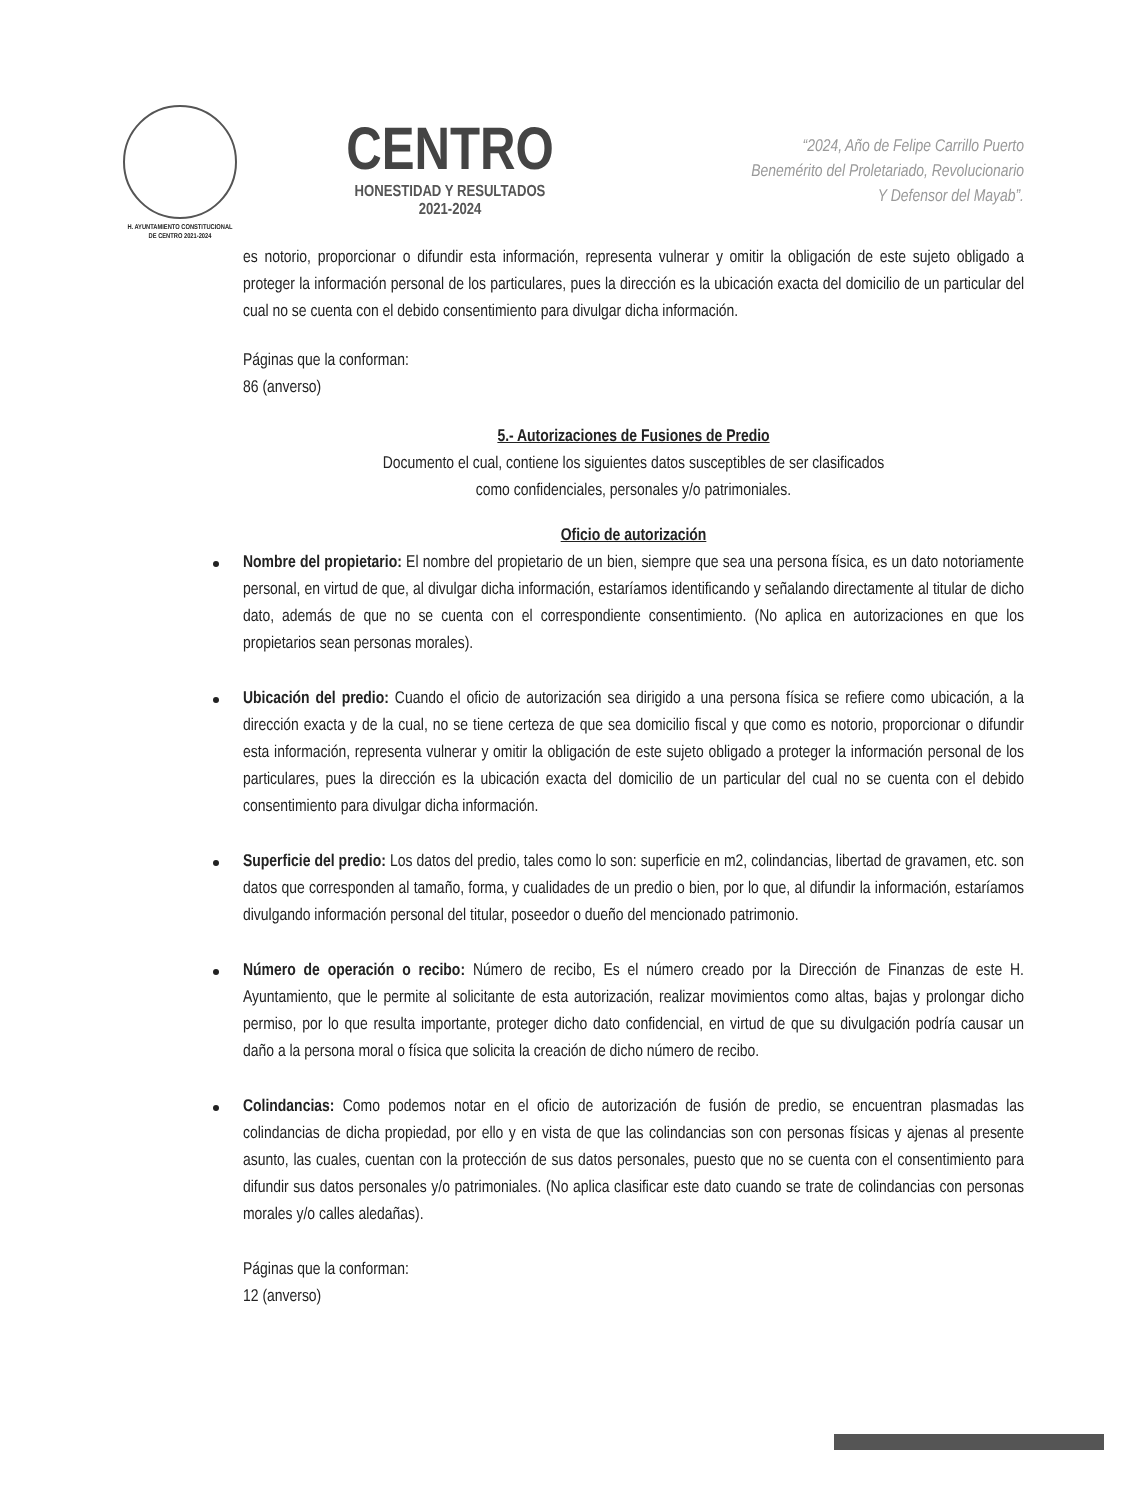H. AYUNTAMIENTO CONSTITUCIONAL
DE CENTRO 2021-2024
CENTRO
HONESTIDAD Y RESULTADOS
2021-2024
“2024, Año de Felipe Carrillo Puerto
Benemérito del Proletariado, Revolucionario
Y Defensor del Mayab”.
es notorio, proporcionar o difundir esta información, representa vulnerar y omitir la obligación de este sujeto obligado a proteger la información personal de los particulares, pues la dirección es la ubicación exacta del domicilio de un particular del cual no se cuenta con el debido consentimiento para divulgar dicha información.
Páginas que la conforman:
86 (anverso)
5.- Autorizaciones de Fusiones de Predio
Documento el cual, contiene los siguientes datos susceptibles de ser clasificados
como confidenciales, personales y/o patrimoniales.
Oficio de autorización
Nombre del propietario: El nombre del propietario de un bien, siempre que sea una persona física, es un dato notoriamente personal, en virtud de que, al divulgar dicha información, estaríamos identificando y señalando directamente al titular de dicho dato, además de que no se cuenta con el correspondiente consentimiento. (No aplica en autorizaciones en que los propietarios sean personas morales).
Ubicación del predio: Cuando el oficio de autorización sea dirigido a una persona física se refiere como ubicación, a la dirección exacta y de la cual, no se tiene certeza de que sea domicilio fiscal y que como es notorio, proporcionar o difundir esta información, representa vulnerar y omitir la obligación de este sujeto obligado a proteger la información personal de los particulares, pues la dirección es la ubicación exacta del domicilio de un particular del cual no se cuenta con el debido consentimiento para divulgar dicha información.
Superficie del predio: Los datos del predio, tales como lo son: superficie en m2, colindancias, libertad de gravamen, etc. son datos que corresponden al tamaño, forma, y cualidades de un predio o bien, por lo que, al difundir la información, estaríamos divulgando información personal del titular, poseedor o dueño del mencionado patrimonio.
Número de operación o recibo: Número de recibo, Es el número creado por la Dirección de Finanzas de este H. Ayuntamiento, que le permite al solicitante de esta autorización, realizar movimientos como altas, bajas y prolongar dicho permiso, por lo que resulta importante, proteger dicho dato confidencial, en virtud de que su divulgación podría causar un daño a la persona moral o física que solicita la creación de dicho número de recibo.
Colindancias: Como podemos notar en el oficio de autorización de fusión de predio, se encuentran plasmadas las colindancias de dicha propiedad, por ello y en vista de que las colindancias son con personas físicas y ajenas al presente asunto, las cuales, cuentan con la protección de sus datos personales, puesto que no se cuenta con el consentimiento para difundir sus datos personales y/o patrimoniales. (No aplica clasificar este dato cuando se trate de colindancias con personas morales y/o calles aledañas).
Páginas que la conforman:
12 (anverso)